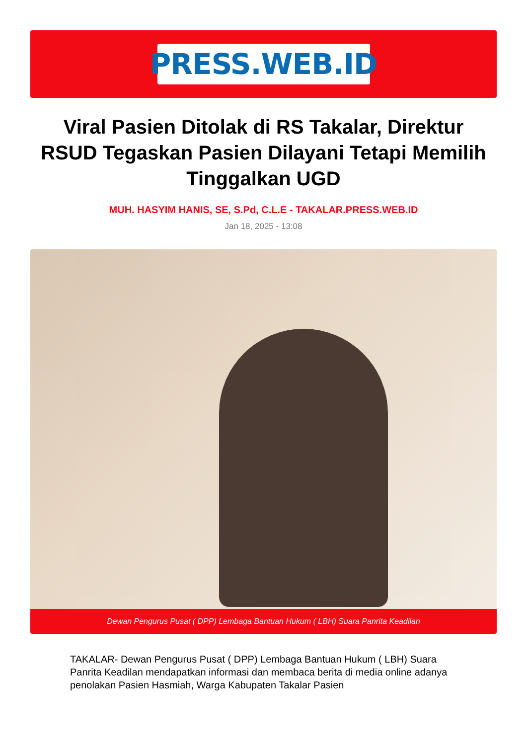PRESS.WEB.ID
Viral Pasien Ditolak di RS Takalar, Direktur RSUD Tegaskan Pasien Dilayani Tetapi Memilih Tinggalkan UGD
MUH. HASYIM HANIS, SE, S.Pd, C.L.E - TAKALAR.PRESS.WEB.ID
Jan 18, 2025 - 13:08
Dewan Pengurus Pusat ( DPP) Lembaga Bantuan Hukum ( LBH) Suara Panrita Keadilan
TAKALAR- Dewan Pengurus Pusat ( DPP) Lembaga Bantuan Hukum ( LBH) Suara Panrita Keadilan mendapatkan informasi dan membaca berita di media online adanya penolakan Pasien Hasmiah, Warga Kabupaten Takalar Pasien